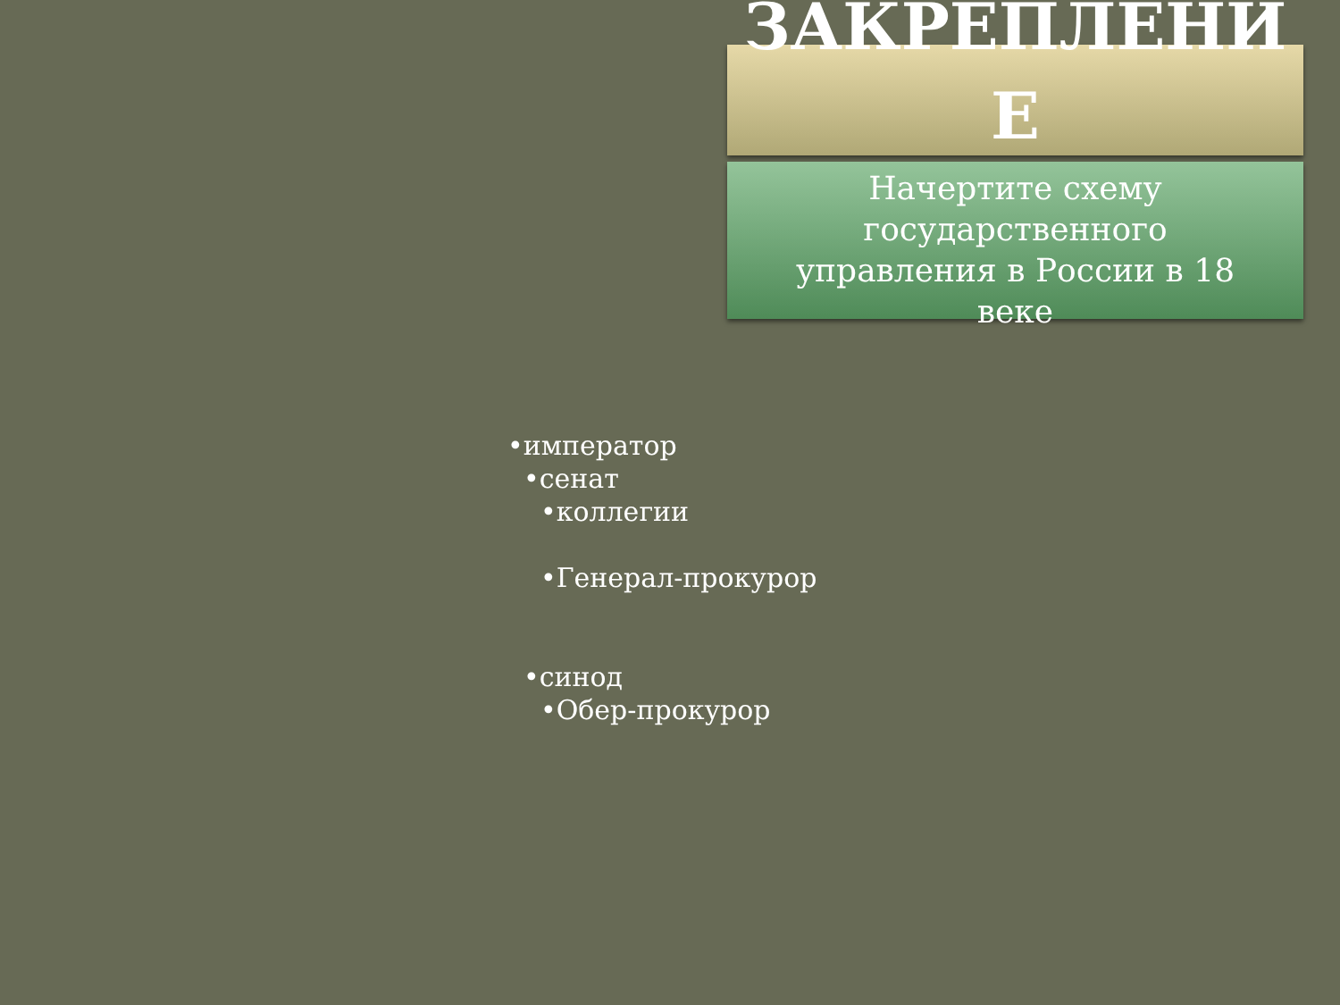ЗАКРЕПЛЕНИ Е
Начертите схему государственного управления в России в 18 веке
•император
•сенат
•коллегии
•Генерал-прокурор
•синод
•Обер-прокурор